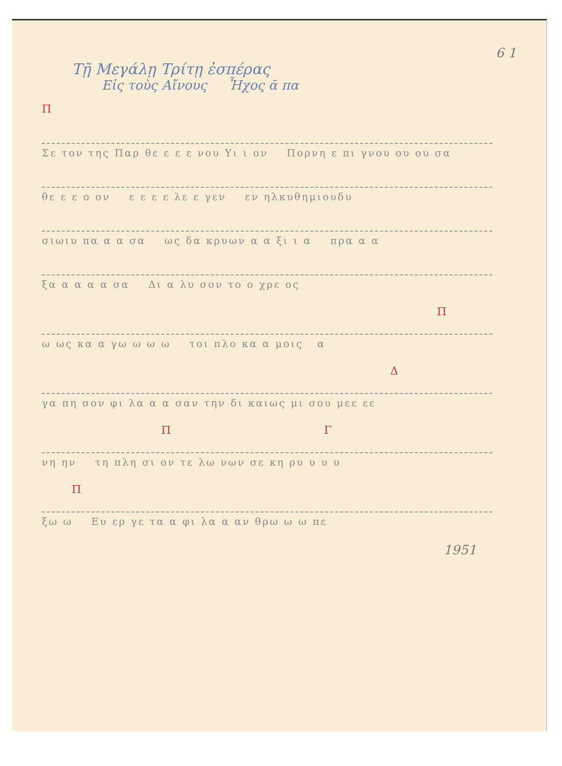6 1
Τῇ Μεγάλῃ Τρίτῃ ἑσπέρας
Εἰς τοὺς Αἴνους Ἦχος ᾱ πα
Π
Σε τον της Παρ θε ε ε ε νου Υι ι ον Πορνη ε πι γνου ου ου σα
θε ε ε ο ον ε ε ε ε λε ε γεν εν ηλκυθημιουδυ
σιωιυ πα α α σα ως δα κρυων α α ξι ι α πρα α α
ξα α α α α σα Δι α λυ σον το ο χρε ος
Π
ω ως κα α γω ω ω ω τοι πλο κα α μοις α
Δ
γα πη σον φι λα α α σαν την δι καιως μι σου μεε εε
Π Γ
νη ην τη πλη σι ον τε λω νων σε κη ρυ υ υ υ
Π
ξω ω Ευ ερ γε τα α φι λα α αν θρω ω ω πε
1951